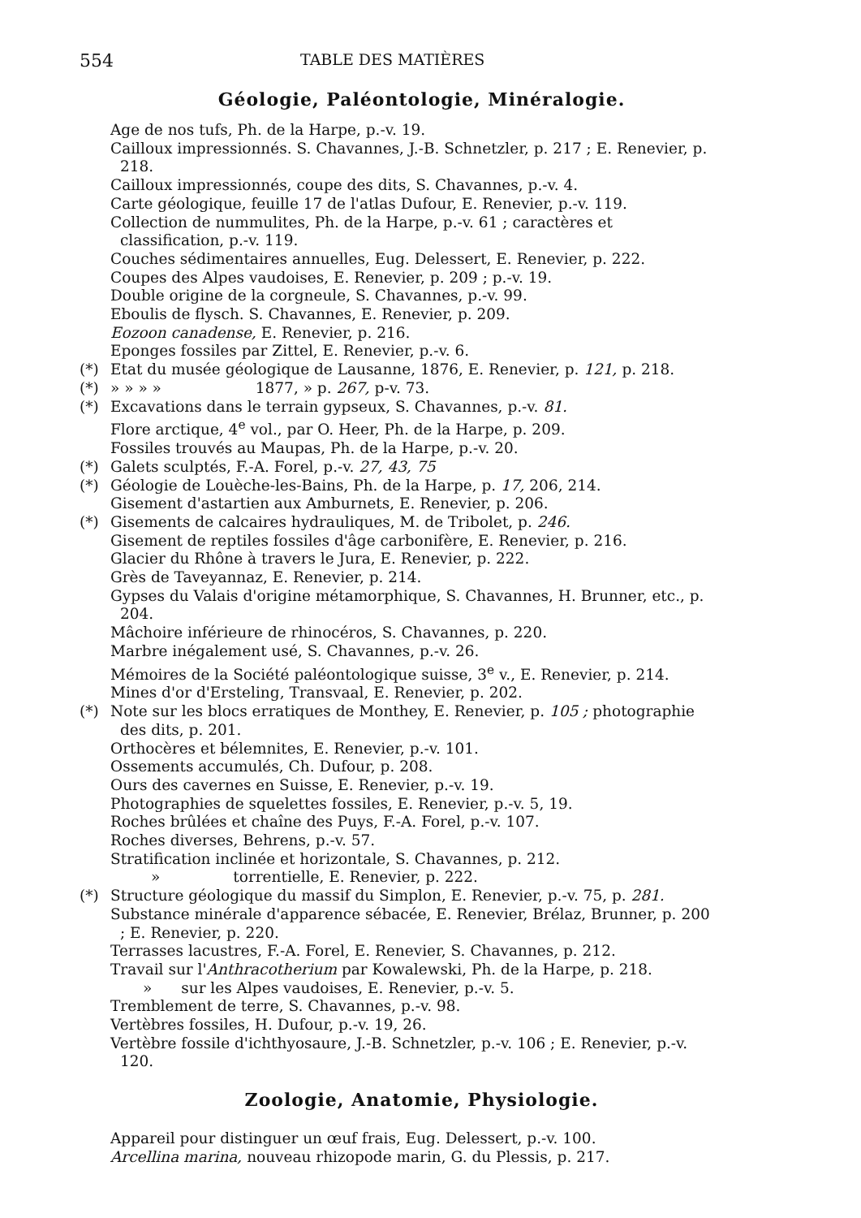554 TABLE DES MATIÈRES
Géologie, Paléontologie, Minéralogie.
Age de nos tufs, Ph. de la Harpe, p.-v. 19.
Cailloux impressionnés. S. Chavannes, J.-B. Schnetzler, p. 217 ; E. Renevier, p. 218.
Cailloux impressionnés, coupe des dits, S. Chavannes, p.-v. 4.
Carte géologique, feuille 17 de l'atlas Dufour, E. Renevier, p.-v. 119.
Collection de nummulites, Ph. de la Harpe, p.-v. 61 ; caractères et classification, p.-v. 119.
Couches sédimentaires annuelles, Eug. Delessert, E. Renevier, p. 222.
Coupes des Alpes vaudoises, E. Renevier, p. 209 ; p.-v. 19.
Double origine de la corgneule, S. Chavannes, p.-v. 99.
Eboulis de flysch. S. Chavannes, E. Renevier, p. 209.
Eozoon canadense, E. Renevier, p. 216.
Eponges fossiles par Zittel, E. Renevier, p.-v. 6.
(*) Etat du musée géologique de Lausanne, 1876, E. Renevier, p. 121, p. 218.
(*) » » » » 1877, » p. 267, p-v. 73.
(*) Excavations dans le terrain gypseux, S. Chavannes, p.-v. 81.
Flore arctique, 4<sup>e</sup> vol., par O. Heer, Ph. de la Harpe, p. 209.
Fossiles trouvés au Maupas, Ph. de la Harpe, p.-v. 20.
(*) Galets sculptés, F.-A. Forel, p.-v. 27, 43, 75
(*) Géologie de Louèche-les-Bains, Ph. de la Harpe, p. 17, 206, 214.
Gisement d'astartien aux Amburnets, E. Renevier, p. 206.
(*) Gisements de calcaires hydrauliques, M. de Tribolet, p. 246.
Gisement de reptiles fossiles d'âge carbonifère, E. Renevier, p. 216.
Glacier du Rhône à travers le Jura, E. Renevier, p. 222.
Grès de Taveyannaz, E. Renevier, p. 214.
Gypses du Valais d'origine métamorphique, S. Chavannes, H. Brunner, etc., p. 204.
Mâchoire inférieure de rhinocéros, S. Chavannes, p. 220.
Marbre inégalement usé, S. Chavannes, p.-v. 26.
Mémoires de la Société paléontologique suisse, 3<sup>e</sup> v., E. Renevier, p. 214.
Mines d'or d'Ersteling, Transvaal, E. Renevier, p. 202.
(*) Note sur les blocs erratiques de Monthey, E. Renevier, p. 105 ; photographie des dits, p. 201.
Orthocères et bélemnites, E. Renevier, p.-v. 101.
Ossements accumulés, Ch. Dufour, p. 208.
Ours des cavernes en Suisse, E. Renevier, p.-v. 19.
Photographies de squelettes fossiles, E. Renevier, p.-v. 5, 19.
Roches brûlées et chaîne des Puys, F.-A. Forel, p.-v. 107.
Roches diverses, Behrens, p.-v. 57.
Stratification inclinée et horizontale, S. Chavannes, p. 212.
» torrentielle, E. Renevier, p. 222.
(*) Structure géologique du massif du Simplon, E. Renevier, p.-v. 75, p. 281.
Substance minérale d'apparence sébacée, E. Renevier, Brélaz, Brunner, p. 200 ; E. Renevier, p. 220.
Terrasses lacustres, F.-A. Forel, E. Renevier, S. Chavannes, p. 212.
Travail sur l'Anthracotherium par Kowalewski, Ph. de la Harpe, p. 218.
» sur les Alpes vaudoises, E. Renevier, p.-v. 5.
Tremblement de terre, S. Chavannes, p.-v. 98.
Vertèbres fossiles, H. Dufour, p.-v. 19, 26.
Vertèbre fossile d'ichthyosaure, J.-B. Schnetzler, p.-v. 106 ; E. Renevier, p.-v. 120.
Zoologie, Anatomie, Physiologie.
Appareil pour distinguer un œuf frais, Eug. Delessert, p.-v. 100.
Arcellina marina, nouveau rhizopode marin, G. du Plessis, p. 217.